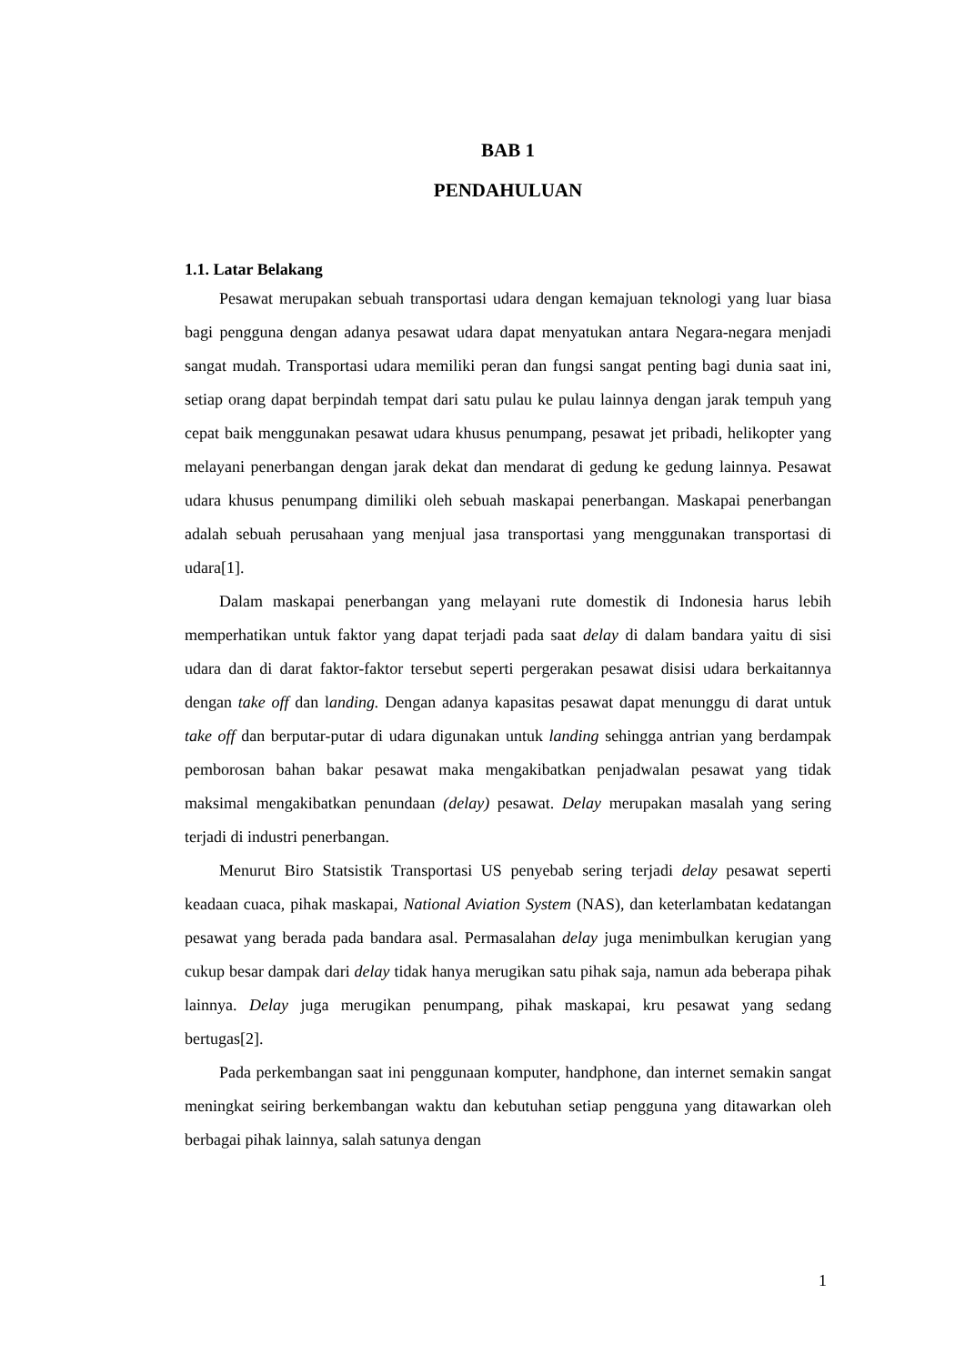BAB 1
PENDAHULUAN
1.1. Latar Belakang
Pesawat merupakan sebuah transportasi udara dengan kemajuan teknologi yang luar biasa bagi pengguna dengan adanya pesawat udara dapat menyatukan antara Negara-negara menjadi sangat mudah. Transportasi udara memiliki peran dan fungsi sangat penting bagi dunia saat ini, setiap orang dapat berpindah tempat dari satu pulau ke pulau lainnya dengan jarak tempuh yang cepat baik menggunakan pesawat udara khusus penumpang, pesawat jet pribadi, helikopter yang melayani penerbangan dengan jarak dekat dan mendarat di gedung ke gedung lainnya. Pesawat udara khusus penumpang dimiliki oleh sebuah maskapai penerbangan. Maskapai penerbangan adalah sebuah perusahaan yang menjual jasa transportasi yang menggunakan transportasi di udara[1].
Dalam maskapai penerbangan yang melayani rute domestik di Indonesia harus lebih memperhatikan untuk faktor yang dapat terjadi pada saat delay di dalam bandara yaitu di sisi udara dan di darat faktor-faktor tersebut seperti pergerakan pesawat disisi udara berkaitannya dengan take off dan landing. Dengan adanya kapasitas pesawat dapat menunggu di darat untuk take off dan berputar-putar di udara digunakan untuk landing sehingga antrian yang berdampak pemborosan bahan bakar pesawat maka mengakibatkan penjadwalan pesawat yang tidak maksimal mengakibatkan penundaan (delay) pesawat. Delay merupakan masalah yang sering terjadi di industri penerbangan.
Menurut Biro Statsistik Transportasi US penyebab sering terjadi delay pesawat seperti keadaan cuaca, pihak maskapai, National Aviation System (NAS), dan keterlambatan kedatangan pesawat yang berada pada bandara asal. Permasalahan delay juga menimbulkan kerugian yang cukup besar dampak dari delay tidak hanya merugikan satu pihak saja, namun ada beberapa pihak lainnya. Delay juga merugikan penumpang, pihak maskapai, kru pesawat yang sedang bertugas[2].
Pada perkembangan saat ini penggunaan komputer, handphone, dan internet semakin sangat meningkat seiring berkembangan waktu dan kebutuhan setiap pengguna yang ditawarkan oleh berbagai pihak lainnya, salah satunya dengan
1